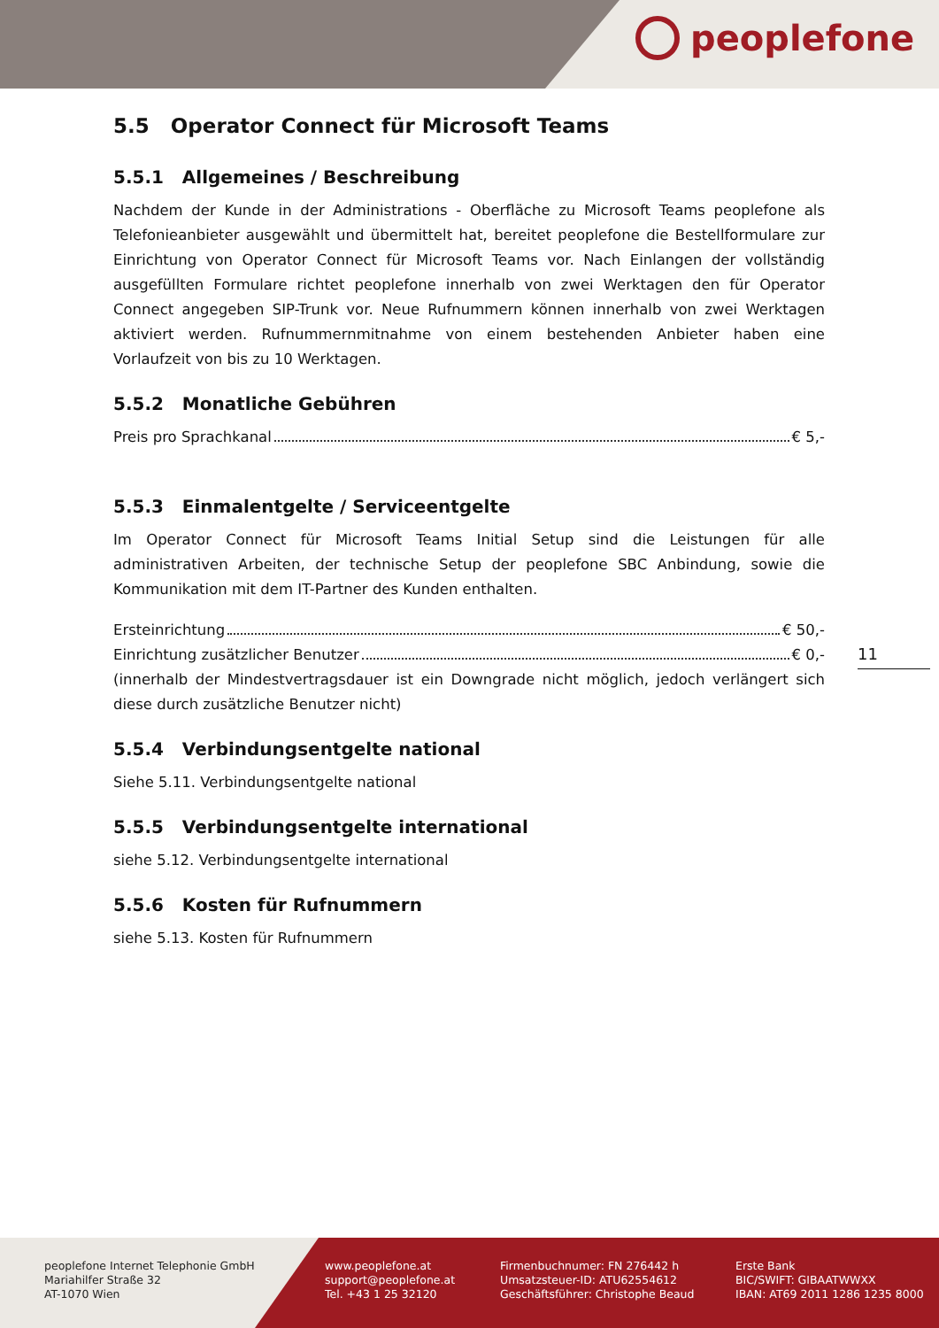peoplefone
5.5 Operator Connect für Microsoft Teams
5.5.1 Allgemeines / Beschreibung
Nachdem der Kunde in der Administrations - Oberfläche zu Microsoft Teams peoplefone als Telefonieanbieter ausgewählt und übermittelt hat, bereitet peoplefone die Bestellformulare zur Einrichtung von Operator Connect für Microsoft Teams vor. Nach Einlangen der vollständig ausgefüllten Formulare richtet peoplefone innerhalb von zwei Werktagen den für Operator Connect angegeben SIP-Trunk vor. Neue Rufnummern können innerhalb von zwei Werktagen aktiviert werden. Rufnummernmitnahme von einem bestehenden Anbieter haben eine Vorlaufzeit von bis zu 10 Werktagen.
5.5.2 Monatliche Gebühren
Preis pro Sprachkanal € 5,-
5.5.3 Einmalentgelte / Serviceentgelte
Im Operator Connect für Microsoft Teams Initial Setup sind die Leistungen für alle administrativen Arbeiten, der technische Setup der peoplefone SBC Anbindung, sowie die Kommunikation mit dem IT-Partner des Kunden enthalten.
Ersteinrichtung € 50,-
Einrichtung zusätzlicher Benutzer € 0,-
(innerhalb der Mindestvertragsdauer ist ein Downgrade nicht möglich, jedoch verlängert sich diese durch zusätzliche Benutzer nicht)
5.5.4 Verbindungsentgelte national
Siehe 5.11. Verbindungsentgelte national
5.5.5 Verbindungsentgelte international
siehe 5.12. Verbindungsentgelte international
5.5.6 Kosten für Rufnummern
siehe 5.13. Kosten für Rufnummern
11
peoplefone Internet Telephonie GmbH
Mariahilfer Straße 32
AT-1070 Wien
www.peoplefone.at
support@peoplefone.at
Tel. +43 1 25 32120
Firmenbuchnumer: FN 276442 h
Umsatzsteuer-ID: ATU62554612
Geschäftsführer: Christophe Beaud
Erste Bank
BIC/SWIFT: GIBAATWWXX
IBAN: AT69 2011 1286 1235 8000